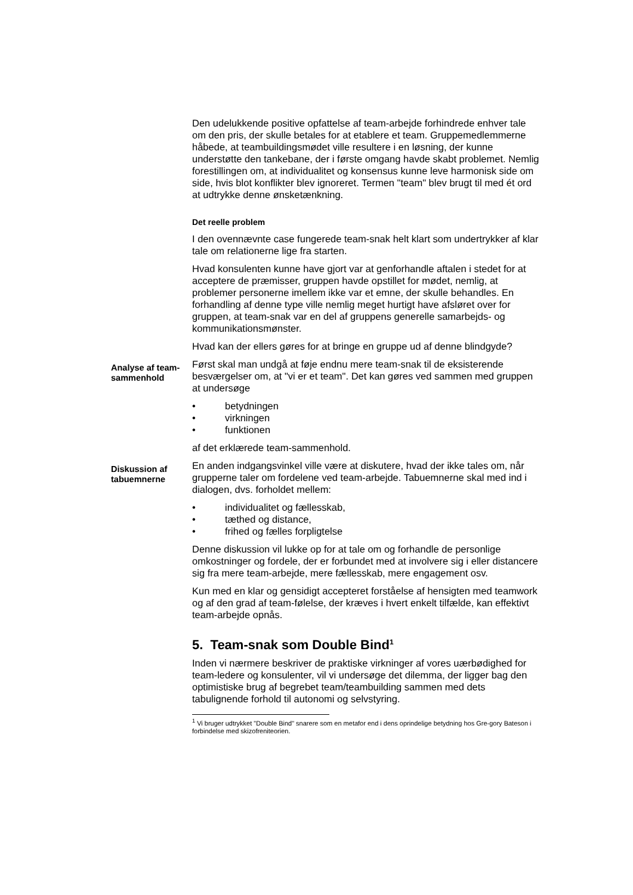Den udelukkende positive opfattelse af team-arbejde forhindrede enhver tale om den pris, der skulle betales for at etablere et team. Gruppemedlemmerne håbede, at teambuildingsmødet ville resultere i en løsning, der kunne understøtte den tankebane, der i første omgang havde skabt problemet. Nemlig forestillingen om, at individualitet og konsensus kunne leve harmonisk side om side, hvis blot konflikter blev ignoreret. Termen "team" blev brugt til med ét ord at udtrykke denne ønsketænkning.
Det reelle problem
I den ovennævnte case fungerede team-snak helt klart som undertrykker af klar tale om relationerne lige fra starten.
Hvad konsulenten kunne have gjort var at genforhandle aftalen i stedet for at acceptere de præmisser, gruppen havde opstillet for mødet, nemlig, at problemer personerne imellem ikke var et emne, der skulle behandles. En forhandling af denne type ville nemlig meget hurtigt have afsløret over for gruppen, at team-snak var en del af gruppens generelle samarbejds- og kommunikationsmønster.
Hvad kan der ellers gøres for at bringe en gruppe ud af denne blindgyde?
Analyse af team-sammenhold
Først skal man undgå at føje endnu mere team-snak til de eksisterende besværgelser om, at "vi er et team". Det kan gøres ved sammen med gruppen at undersøge
• betydningen
• virkningen
• funktionen
af det erklærede team-sammenhold.
Diskussion af tabuemnerne
En anden indgangsvinkel ville være at diskutere, hvad der ikke tales om, når grupperne taler om fordelene ved team-arbejde. Tabuemnerne skal med ind i dialogen, dvs. forholdet mellem:
• individualitet og fællesskab,
• tæthed og distance,
• frihed og fælles forpligtelse
Denne diskussion vil lukke op for at tale om og forhandle de personlige omkostninger og fordele, der er forbundet med at involvere sig i eller distancere sig fra mere team-arbejde, mere fællesskab, mere engagement osv.
Kun med en klar og gensidigt accepteret forståelse af hensigten med teamwork og af den grad af team-følelse, der kræves i hvert enkelt tilfælde, kan effektivt team-arbejde opnås.
5. Team-snak som Double Bind<sup>1</sup>
Inden vi nærmere beskriver de praktiske virkninger af vores uærbødighed for team-ledere og konsulenter, vil vi undersøge det dilemma, der ligger bag den optimistiske brug af begrebet team/teambuilding sammen med dets tabulignende forhold til autonomi og selvstyring.
<sup>1</sup> Vi bruger udtrykket "Double Bind" snarere som en metafor end i dens oprindelige betydning hos Gre-gory Bateson i forbindelse med skizofreniteorien.